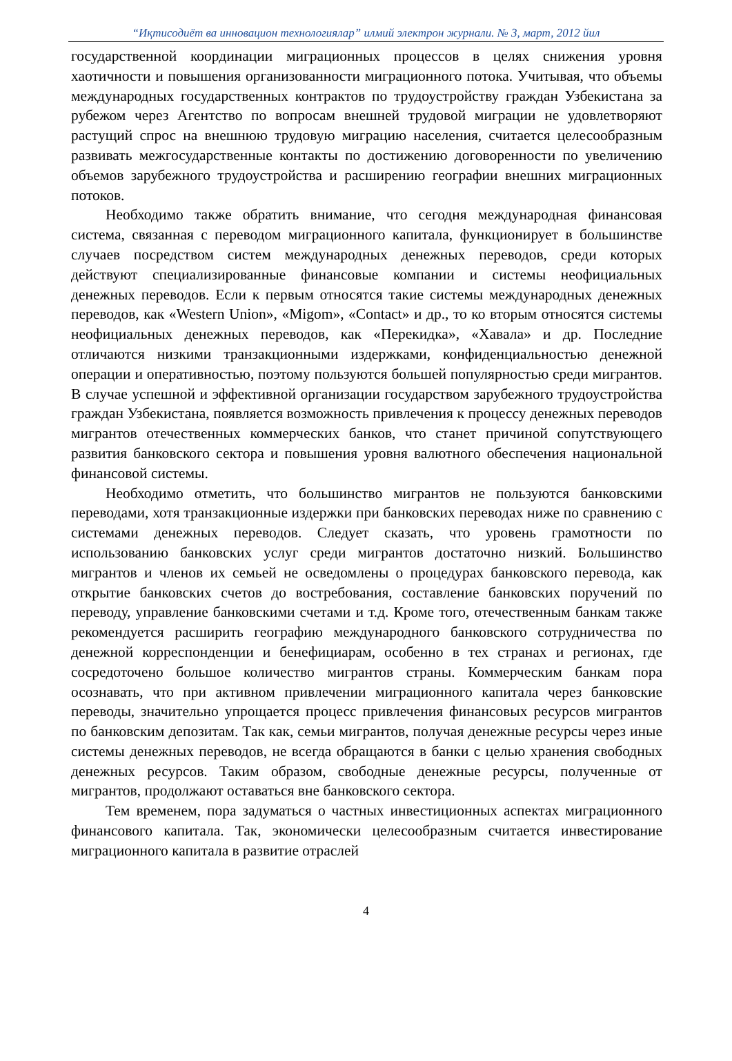“Иқтисодиёт ва инновацион технологиялар” илмий электрон журнали. № 3, март, 2012 йил
государственной координации миграционных процессов в целях снижения уровня хаотичности и повышения организованности миграционного потока. Учитывая, что объемы международных государственных контрактов по трудоустройству граждан Узбекистана за рубежом через Агентство по вопросам внешней трудовой миграции не удовлетворяют растущий спрос на внешнюю трудовую миграцию населения, считается целесообразным развивать межгосударственные контакты по достижению договоренности по увеличению объемов зарубежного трудоустройства и расширению географии внешних миграционных потоков.
Необходимо также обратить внимание, что сегодня международная финансовая система, связанная с переводом миграционного капитала, функционирует в большинстве случаев посредством систем международных денежных переводов, среди которых действуют специализированные финансовые компании и системы неофициальных денежных переводов. Если к первым относятся такие системы международных денежных переводов, как «Western Union», «Migom», «Contact» и др., то ко вторым относятся системы неофициальных денежных переводов, как «Перекидка», «Хавала» и др. Последние отличаются низкими транзакционными издержками, конфиденциальностью денежной операции и оперативностью, поэтому пользуются большей популярностью среди мигрантов. В случае успешной и эффективной организации государством зарубежного трудоустройства граждан Узбекистана, появляется возможность привлечения к процессу денежных переводов мигрантов отечественных коммерческих банков, что станет причиной сопутствующего развития банковского сектора и повышения уровня валютного обеспечения национальной финансовой системы.
Необходимо отметить, что большинство мигрантов не пользуются банковскими переводами, хотя транзакционные издержки при банковских переводах ниже по сравнению с системами денежных переводов. Следует сказать, что уровень грамотности по использованию банковских услуг среди мигрантов достаточно низкий. Большинство мигрантов и членов их семьей не осведомлены о процедурах банковского перевода, как открытие банковских счетов до востребования, составление банковских поручений по переводу, управление банковскими счетами и т.д. Кроме того, отечественным банкам также рекомендуется расширить географию международного банковского сотрудничества по денежной корреспонденции и бенефициарам, особенно в тех странах и регионах, где сосредоточено большое количество мигрантов страны. Коммерческим банкам пора осознавать, что при активном привлечении миграционного капитала через банковские переводы, значительно упрощается процесс привлечения финансовых ресурсов мигрантов по банковским депозитам. Так как, семьи мигрантов, получая денежные ресурсы через иные системы денежных переводов, не всегда обращаются в банки с целью хранения свободных денежных ресурсов. Таким образом, свободные денежные ресурсы, полученные от мигрантов, продолжают оставаться вне банковского сектора.
Тем временем, пора задуматься о частных инвестиционных аспектах миграционного финансового капитала. Так, экономически целесообразным считается инвестирование миграционного капитала в развитие отраслей
4